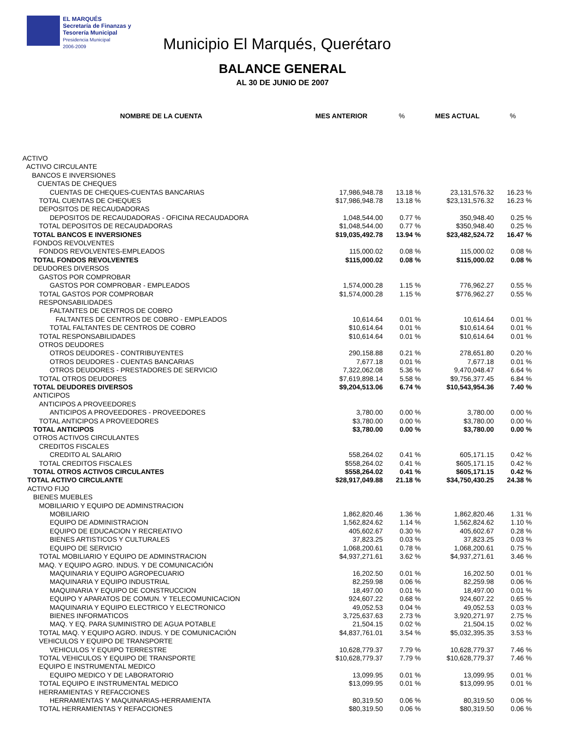EL MARQUÉS
Secretaría de Finanzas y
Tesorería Municipal
Presidencia Municipal
2006-2009
Municipio El Marqués, Querétaro
BALANCE GENERAL
AL 30 DE JUNIO DE 2007
| NOMBRE DE LA CUENTA | MES ANTERIOR | % | MES ACTUAL | % |
| --- | --- | --- | --- | --- |
| ACTIVO | | | | |
| ACTIVO CIRCULANTE | | | | |
| BANCOS E INVERSIONES | | | | |
| CUENTAS DE CHEQUES | | | | |
| CUENTAS DE CHEQUES-CUENTAS BANCARIAS | 17,986,948.78 | 13.18 % | 23,131,576.32 | 16.23 % |
| TOTAL CUENTAS DE CHEQUES | $17,986,948.78 | 13.18 % | $23,131,576.32 | 16.23 % |
| DEPOSITOS DE RECAUDADORAS | | | | |
| DEPOSITOS DE RECAUDADORAS - OFICINA RECAUDADORA | 1,048,544.00 | 0.77 % | 350,948.40 | 0.25 % |
| TOTAL DEPOSITOS DE RECAUDADORAS | $1,048,544.00 | 0.77 % | $350,948.40 | 0.25 % |
| TOTAL BANCOS E INVERSIONES | $19,035,492.78 | 13.94 % | $23,482,524.72 | 16.47 % |
| FONDOS REVOLVENTES | | | | |
| FONDOS REVOLVENTES-EMPLEADOS | 115,000.02 | 0.08 % | 115,000.02 | 0.08 % |
| TOTAL FONDOS REVOLVENTES | $115,000.02 | 0.08 % | $115,000.02 | 0.08 % |
| DEUDORES DIVERSOS | | | | |
| GASTOS POR COMPROBAR | | | | |
| GASTOS POR COMPROBAR - EMPLEADOS | 1,574,000.28 | 1.15 % | 776,962.27 | 0.55 % |
| TOTAL GASTOS POR COMPROBAR | $1,574,000.28 | 1.15 % | $776,962.27 | 0.55 % |
| RESPONSABILIDADES | | | | |
| FALTANTES DE CENTROS DE COBRO | | | | |
| FALTANTES DE CENTROS DE COBRO - EMPLEADOS | 10,614.64 | 0.01 % | 10,614.64 | 0.01 % |
| TOTAL FALTANTES DE CENTROS DE COBRO | $10,614.64 | 0.01 % | $10,614.64 | 0.01 % |
| TOTAL RESPONSABILIDADES | $10,614.64 | 0.01 % | $10,614.64 | 0.01 % |
| OTROS DEUDORES | | | | |
| OTROS DEUDORES - CONTRIBUYENTES | 290,158.88 | 0.21 % | 278,651.80 | 0.20 % |
| OTROS DEUDORES - CUENTAS BANCARIAS | 7,677.18 | 0.01 % | 7,677.18 | 0.01 % |
| OTROS DEUDORES - PRESTADORES DE SERVICIO | 7,322,062.08 | 5.36 % | 9,470,048.47 | 6.64 % |
| TOTAL OTROS DEUDORES | $7,619,898.14 | 5.58 % | $9,756,377.45 | 6.84 % |
| TOTAL DEUDORES DIVERSOS | $9,204,513.06 | 6.74 % | $10,543,954.36 | 7.40 % |
| ANTICIPOS | | | | |
| ANTICIPOS A PROVEEDORES | | | | |
| ANTICIPOS A PROVEEDORES - PROVEEDORES | 3,780.00 | 0.00 % | 3,780.00 | 0.00 % |
| TOTAL ANTICIPOS A PROVEEDORES | $3,780.00 | 0.00 % | $3,780.00 | 0.00 % |
| TOTAL ANTICIPOS | $3,780.00 | 0.00 % | $3,780.00 | 0.00 % |
| OTROS ACTIVOS CIRCULANTES | | | | |
| CREDITOS FISCALES | | | | |
| CREDITO AL SALARIO | 558,264.02 | 0.41 % | 605,171.15 | 0.42 % |
| TOTAL CREDITOS FISCALES | $558,264.02 | 0.41 % | $605,171.15 | 0.42 % |
| TOTAL OTROS ACTIVOS CIRCULANTES | $558,264.02 | 0.41 % | $605,171.15 | 0.42 % |
| TOTAL ACTIVO CIRCULANTE | $28,917,049.88 | 21.18 % | $34,750,430.25 | 24.38 % |
| ACTIVO FIJO | | | | |
| BIENES MUEBLES | | | | |
| MOBILIARIO Y EQUIPO DE ADMINSTRACION | | | | |
| MOBILIARIO | 1,862,820.46 | 1.36 % | 1,862,820.46 | 1.31 % |
| EQUIPO DE ADMINISTRACION | 1,562,824.62 | 1.14 % | 1,562,824.62 | 1.10 % |
| EQUIPO DE EDUCACION Y RECREATIVO | 405,602.67 | 0.30 % | 405,602.67 | 0.28 % |
| BIENES ARTISTICOS Y CULTURALES | 37,823.25 | 0.03 % | 37,823.25 | 0.03 % |
| EQUIPO DE SERVICIO | 1,068,200.61 | 0.78 % | 1,068,200.61 | 0.75 % |
| TOTAL MOBILIARIO Y EQUIPO DE ADMINSTRACION | $4,937,271.61 | 3.62 % | $4,937,271.61 | 3.46 % |
| MAQ. Y EQUIPO AGRO. INDUS. Y DE COMUNICACIÓN | | | | |
| MAQUINARIA Y EQUIPO AGROPECUARIO | 16,202.50 | 0.01 % | 16,202.50 | 0.01 % |
| MAQUINARIA Y EQUIPO INDUSTRIAL | 82,259.98 | 0.06 % | 82,259.98 | 0.06 % |
| MAQUINARIA Y EQUIPO DE CONSTRUCCION | 18,497.00 | 0.01 % | 18,497.00 | 0.01 % |
| EQUIPO Y APARATOS DE COMUN. Y TELECOMUNICACION | 924,607.22 | 0.68 % | 924,607.22 | 0.65 % |
| MAQUINARIA Y EQUIPO ELECTRICO Y ELECTRONICO | 49,052.53 | 0.04 % | 49,052.53 | 0.03 % |
| BIENES INFORMATICOS | 3,725,637.63 | 2.73 % | 3,920,271.97 | 2.75 % |
| MAQ. Y EQ. PARA SUMINISTRO DE AGUA POTABLE | 21,504.15 | 0.02 % | 21,504.15 | 0.02 % |
| TOTAL MAQ. Y EQUIPO AGRO. INDUS. Y DE COMUNICACIÓN | $4,837,761.01 | 3.54 % | $5,032,395.35 | 3.53 % |
| VEHICULOS Y EQUIPO DE TRANSPORTE | | | | |
| VEHICULOS Y EQUIPO TERRESTRE | 10,628,779.37 | 7.79 % | 10,628,779.37 | 7.46 % |
| TOTAL VEHICULOS Y EQUIPO DE TRANSPORTE | $10,628,779.37 | 7.79 % | $10,628,779.37 | 7.46 % |
| EQUIPO E INSTRUMENTAL MEDICO | | | | |
| EQUIPO MEDICO Y DE LABORATORIO | 13,099.95 | 0.01 % | 13,099.95 | 0.01 % |
| TOTAL EQUIPO E INSTRUMENTAL MEDICO | $13,099.95 | 0.01 % | $13,099.95 | 0.01 % |
| HERRAMIENTAS Y REFACCIONES | | | | |
| HERRAMIENTAS Y MAQUINARIAS-HERRAMIENTA | 80,319.50 | 0.06 % | 80,319.50 | 0.06 % |
| TOTAL HERRAMIENTAS Y REFACCIONES | $80,319.50 | 0.06 % | $80,319.50 | 0.06 % |